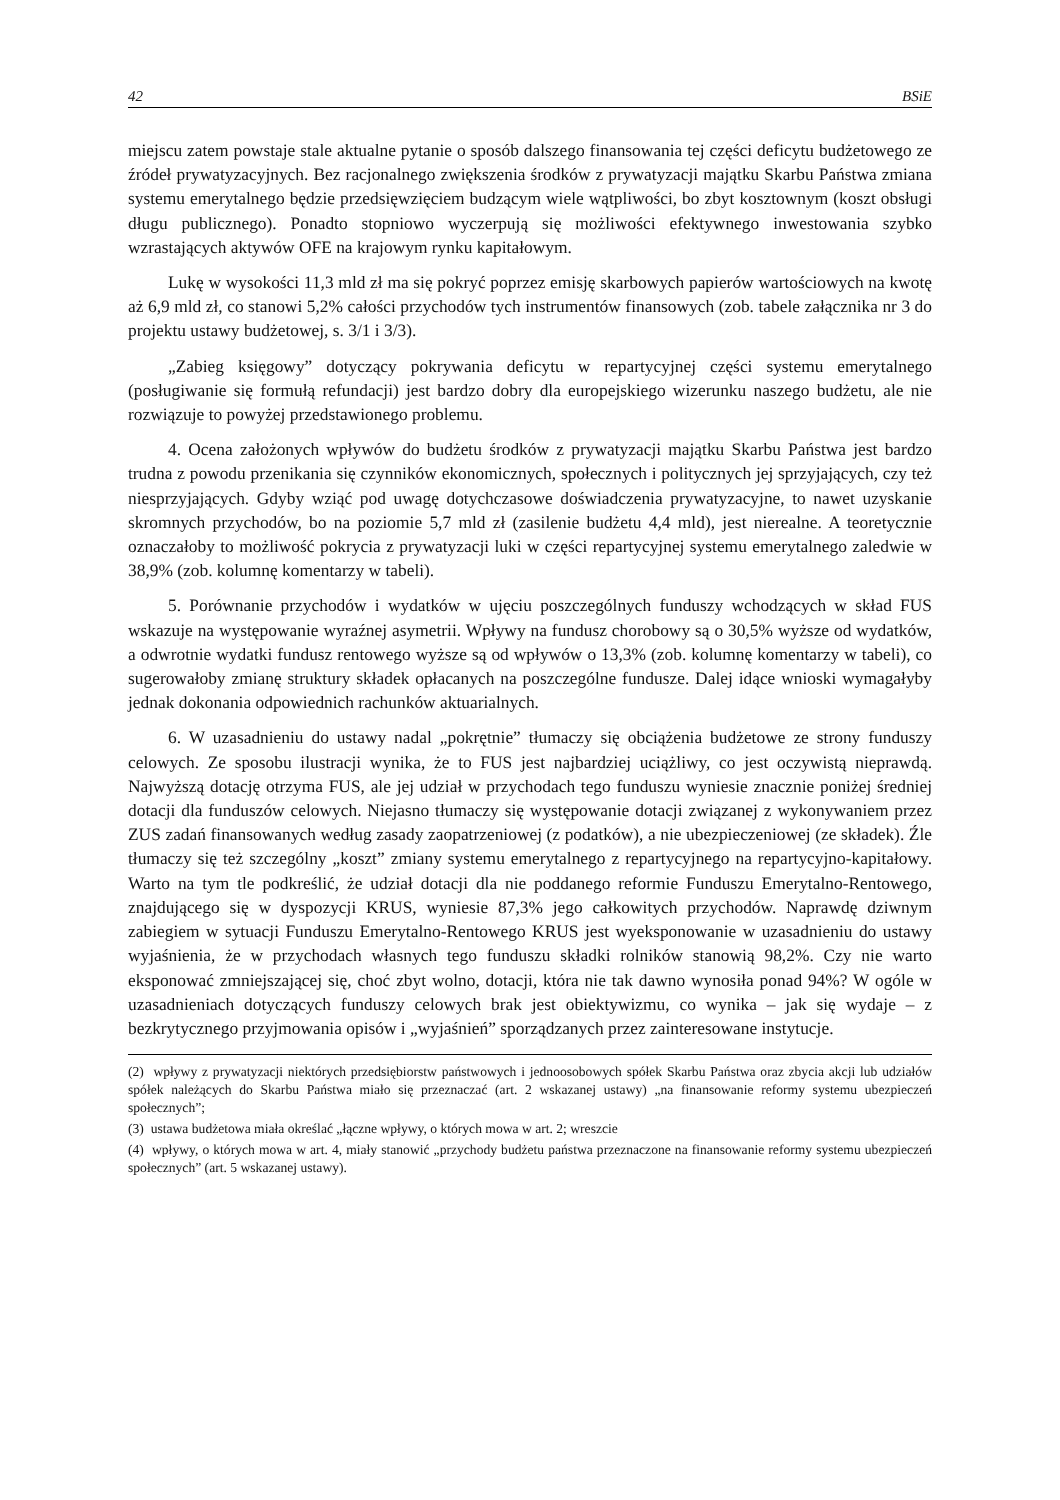42 BSiE
miejscu zatem powstaje stale aktualne pytanie o sposób dalszego finansowania tej części deficytu budżetowego ze źródeł prywatyzacyjnych. Bez racjonalnego zwiększenia środków z prywatyzacji majątku Skarbu Państwa zmiana systemu emerytalnego będzie przedsięwzięciem budzącym wiele wątpliwości, bo zbyt kosztownym (koszt obsługi długu publicznego). Ponadto stopniowo wyczerpują się możliwości efektywnego inwestowania szybko wzrastających aktywów OFE na krajowym rynku kapitałowym.
Lukę w wysokości 11,3 mld zł ma się pokryć poprzez emisję skarbowych papierów wartościowych na kwotę aż 6,9 mld zł, co stanowi 5,2% całości przychodów tych instrumentów finansowych (zob. tabele załącznika nr 3 do projektu ustawy budżetowej, s. 3/1 i 3/3).
„Zabieg księgowy” dotyczący pokrywania deficytu w repartycyjnej części systemu emerytalnego (posługiwanie się formułą refundacji) jest bardzo dobry dla europejskiego wizerunku naszego budżetu, ale nie rozwiązuje to powyżej przedstawionego problemu.
4. Ocena założonych wpływów do budżetu środków z prywatyzacji majątku Skarbu Państwa jest bardzo trudna z powodu przenikania się czynników ekonomicznych, społecznych i politycznych jej sprzyjających, czy też niesprzyjających. Gdyby wziąć pod uwagę dotychczasowe doświadczenia prywatyzacyjne, to nawet uzyskanie skromnych przychodów, bo na poziomie 5,7 mld zł (zasilenie budżetu 4,4 mld), jest nierealne. A teoretycznie oznaczałoby to możliwość pokrycia z prywatyzacji luki w części repartycyjnej systemu emerytalnego zaledwie w 38,9% (zob. kolumnę komentarzy w tabeli).
5. Porównanie przychodów i wydatków w ujęciu poszczególnych funduszy wchodzących w skład FUS wskazuje na występowanie wyraźnej asymetrii. Wpływy na fundusz chorobowy są o 30,5% wyższe od wydatków, a odwrotnie wydatki fundusz rentowego wyższe są od wpływów o 13,3% (zob. kolumnę komentarzy w tabeli), co sugerowałoby zmianę struktury składek opłacanych na poszczególne fundusze. Dalej idące wnioski wymagałyby jednak dokonania odpowiednich rachunków aktuarialnych.
6. W uzasadnieniu do ustawy nadal „pokrętnie” tłumaczy się obciążenia budżetowe ze strony funduszy celowych. Ze sposobu ilustracji wynika, że to FUS jest najbardziej uciążliwy, co jest oczywistą nieprawdą. Najwyższą dotację otrzyma FUS, ale jej udział w przychodach tego funduszu wyniesie znacznie poniżej średniej dotacji dla funduszów celowych. Niejasno tłumaczy się występowanie dotacji związanej z wykonywaniem przez ZUS zadań finansowanych według zasady zaopatrzeniowej (z podatków), a nie ubezpieczeniowej (ze składek). Źle tłumaczy się też szczególny „koszt” zmiany systemu emerytalnego z repartycyjnego na repartycyjno-kapitałowy. Warto na tym tle podkreślić, że udział dotacji dla nie poddanego reformie Funduszu Emerytalno-Rentowego, znajdującego się w dyspozycji KRUS, wyniesie 87,3% jego całkowitych przychodów. Naprawdę dziwnym zabiegiem w sytuacji Funduszu Emerytalno-Rentowego KRUS jest wyeksponowanie w uzasadnieniu do ustawy wyjaśnienia, że w przychodach własnych tego funduszu składki rolników stanowią 98,2%. Czy nie warto eksponować zmniejszającej się, choć zbyt wolno, dotacji, która nie tak dawno wynosiła ponad 94%? W ogóle w uzasadnieniach dotyczących funduszy celowych brak jest obiektywizmu, co wynika – jak się wydaje – z bezkrytycznego przyjmowania opisów i „wyjaśnień” sporządzanych przez zainteresowane instytucje.
(2) wpływy z prywatyzacji niektórych przedsiębiorstw państwowych i jednoosobowych spółek Skarbu Państwa oraz zbycia akcji lub udziałów spółek należących do Skarbu Państwa miało się przeznaczać (art. 2 wskazanej ustawy) „na finansowanie reformy systemu ubezpieczeń społecznych”;
(3) ustawa budżetowa miała określać „łączne wpływy, o których mowa w art. 2; wreszcie
(4) wpływy, o których mowa w art. 4, miały stanowić „przychody budżetu państwa przeznaczone na finansowanie reformy systemu ubezpieczeń społecznych” (art. 5 wskazanej ustawy).